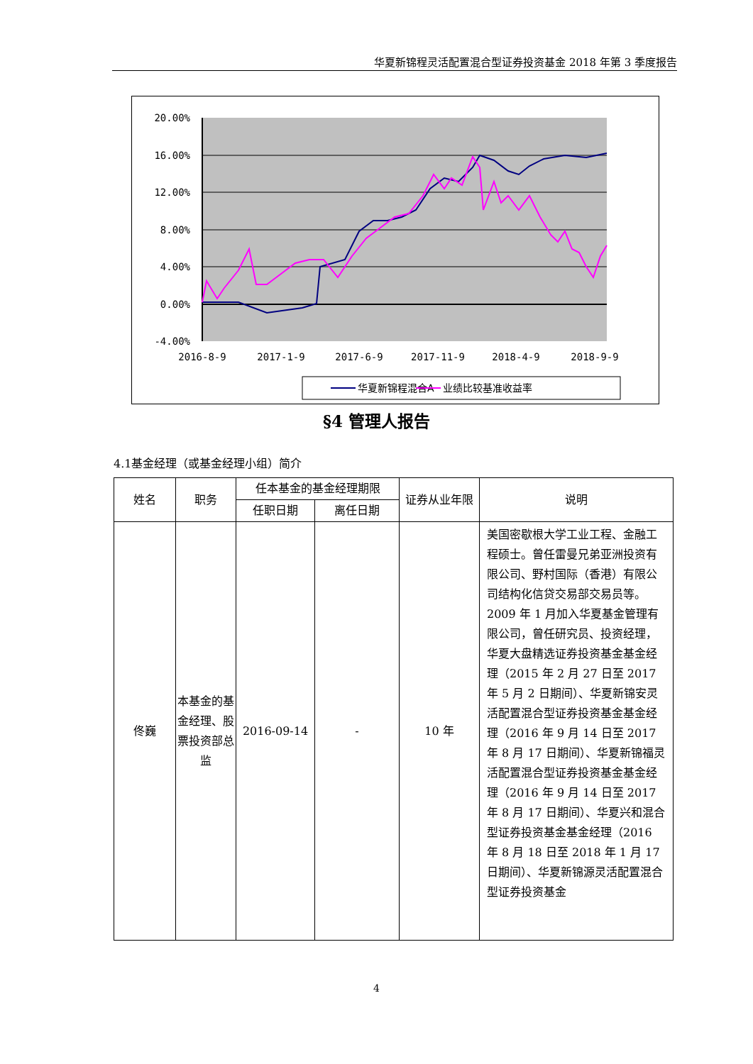华夏新锦程灵活配置混合型证券投资基金 2018 年第 3 季度报告
20.00%
16.00%
12.00%
8.00%
4.00%
0.00%
-4.00%
2016-8-9
2017-1-9
2017-6-9
2017-11-9
2018-4-9
2018-9-9
华夏新锦程混合A
业绩比较基准收益率
§4 管理人报告
4.1基金经理（或基金经理小组）简介
| 姓名 | 职务 | 任本基金的基金经理期限 | | 证券从业年限 | 说明 |
| --- | --- | --- | --- | --- | --- |
| | | 任职日期 | 离任日期 | | |
| 佟巍 | 本基金的基金经理、股票投资部总监 | 2016-09-14 | - | 10 年 | 美国密歇根大学工业工程、金融工程硕士。曾任雷曼兄弟亚洲投资有限公司、野村国际（香港）有限公司结构化信贷交易部交易员等。2009 年 1 月加入华夏基金管理有限公司，曾任研究员、投资经理，华夏大盘精选证券投资基金基金经理（2015 年 2 月 27 日至 2017 年 5 月 2 日期间）、华夏新锦安灵活配置混合型证券投资基金基金经理（2016 年 9 月 14 日至 2017 年 8 月 17 日期间）、华夏新锦福灵活配置混合型证券投资基金基金经理（2016 年 9 月 14 日至 2017 年 8 月 17 日期间）、华夏兴和混合型证券投资基金基金经理（2016 年 8 月 18 日至 2018 年 1 月 17 日期间）、华夏新锦源灵活配置混合型证券投资基金 |
4